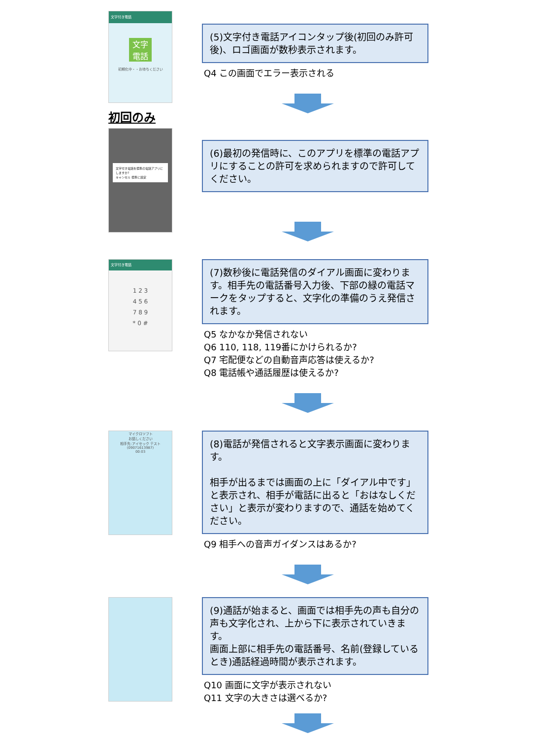文字付き電話
文字
電話
初期化中・・お待ちください
初回のみ
文字付き電話を標準の電話アプリにしますか?
キャンセル 標準に設定
(5)文字付き電話アイコンタップ後(初回のみ許可後)、ロゴ画面が数秒表示されます。
Q4 この画面でエラー表示される
(6)最初の発信時に、このアプリを標準の電話アプリにすることの許可を求められますので許可してください。
文字付き電話
1 2 3
4 5 6
7 8 9
* 0 #
(7)数秒後に電話発信のダイアル画面に変わります。相手先の電話番号入力後、下部の緑の電話マークをタップすると、文字化の準備のうえ発信されます。
Q5 なかなか発信されない
Q6 110, 118, 119番にかけられるか?
Q7 宅配便などの自動音声応答は使えるか?
Q8 電話帳や通話履歴は使えるか?
マイクロソフト
お話しください
相手先:アイセック テスト
(09071613987)
00:03
(8)電話が発信されると文字表示画面に変わります。
相手が出るまでは画面の上に「ダイアル中です」と表示され、相手が電話に出ると「おはなしください」と表示が変わりますので、通話を始めてください。
Q9 相手への音声ガイダンスはあるか?
(9)通話が始まると、画面では相手先の声も自分の声も文字化され、上から下に表示されていきます。
画面上部に相手先の電話番号、名前(登録しているとき)通話経過時間が表示されます。
Q10 画面に文字が表示されない
Q11 文字の大きさは選べるか?